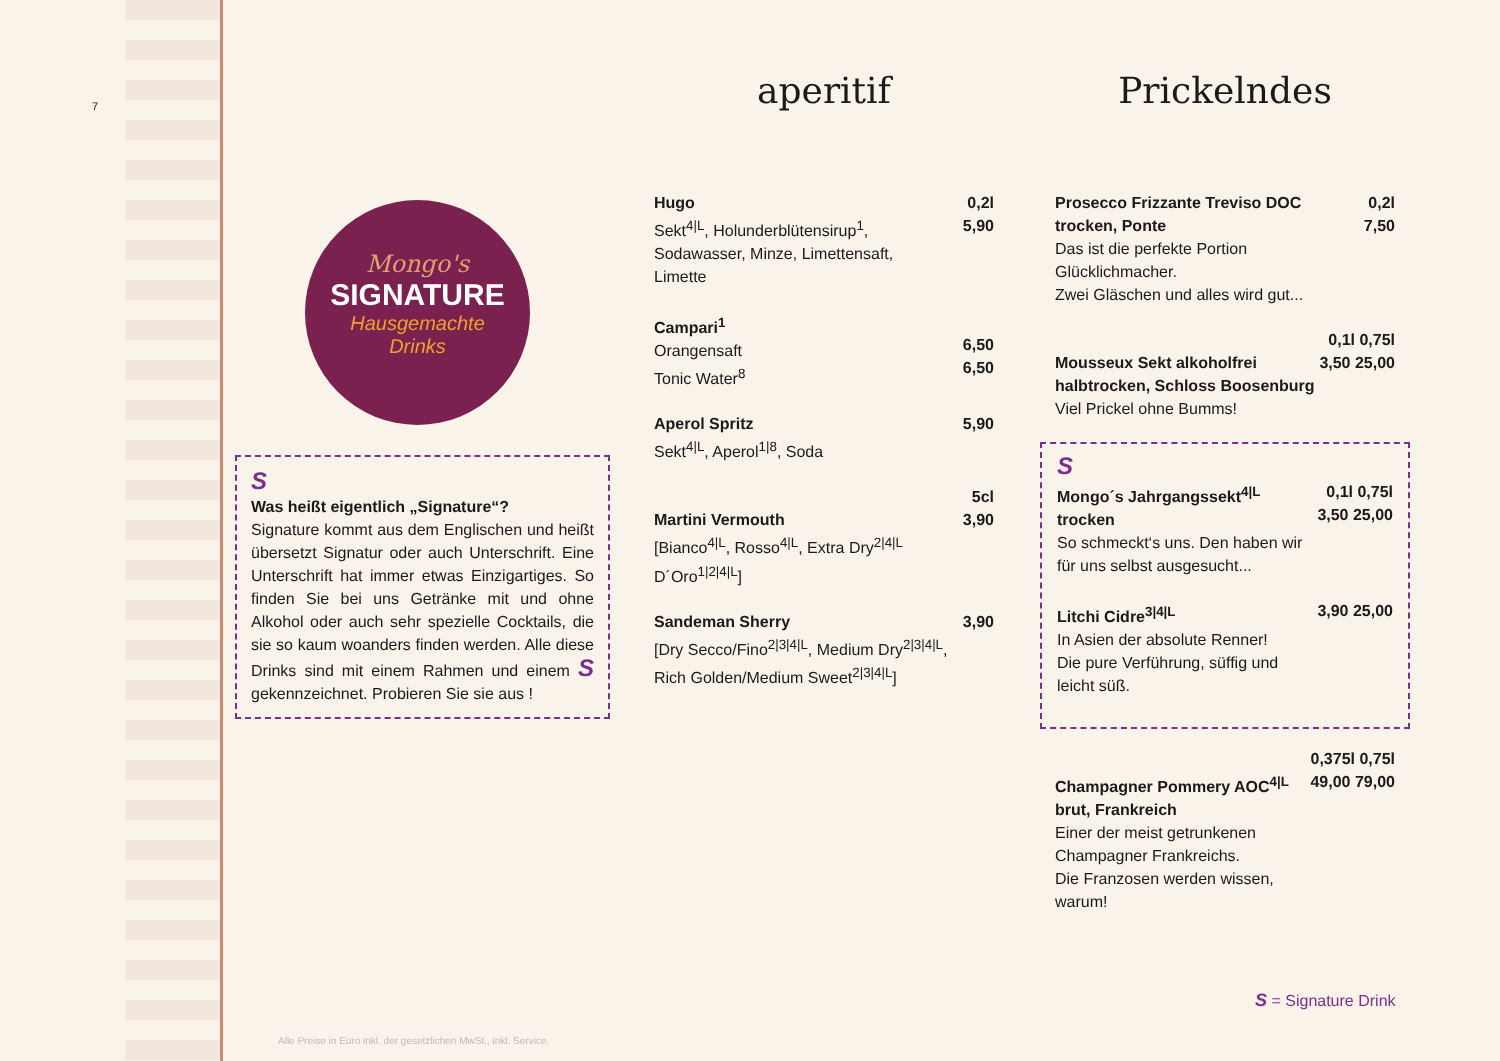7
Mongo's
SIGNATURE
Hausgemachte
Drinks
S
Was heißt eigentlich „Signature“?
Signature kommt aus dem Englischen und heißt übersetzt Signatur oder auch Unterschrift. Eine Unterschrift hat immer etwas Einzigartiges. So finden Sie bei uns Getränke mit und ohne Alkohol oder auch sehr spezielle Cocktails, die sie so kaum woanders finden werden. Alle diese Drinks sind mit einem Rahmen und einem S gekennzeich­net. Probieren Sie sie aus !
aperitif
Hugo
Sekt<sup>4|L</sup>, Holunderblütensirup<sup>1</sup>,
Sodawasser, Minze, Limettensaft,
Limette
0,2l
5,90
Campari<sup>1</sup>
Orangensaft
Tonic Water<sup>8</sup>
6,50
6,50
Aperol Spritz
Sekt<sup>4|L</sup>, Aperol<sup>1|8</sup>, Soda
5,90
Martini Vermouth
[Bianco<sup>4|L</sup>, Rosso<sup>4|L</sup>, Extra Dry<sup>2|4|L</sup>
D´Oro<sup>1|2|4|L</sup>]
5cl
3,90
Sandeman Sherry
[Dry Secco/Fino<sup>2|3|4|L</sup>, Medium Dry<sup>2|3|4|L</sup>,
Rich Golden/Medium Sweet<sup>2|3|4|L</sup>]
3,90
Prickelndes
Prosecco Frizzante Treviso DOC
trocken, Ponte
Das ist die perfekte Portion Glücklichmacher.
Zwei Gläschen und alles wird gut...
0,2l
7,50
Mousseux Sekt alkoholfrei
halbtrocken, Schloss Boosenburg
Viel Prickel ohne Bumms!
0,1l 0,75l
3,50 25,00
S
Mongo´s Jahrgangssekt<sup>4|L</sup>
trocken
So schmeckt‘s uns. Den haben wir
für uns selbst ausgesucht...
0,1l 0,75l
3,50 25,00
Litchi Cidre<sup>3|4|L</sup>
In Asien der absolute Renner!
Die pure Verführung, süffig und
leicht süß.
3,90 25,00
Champagner Pommery AOC<sup>4|L</sup>
brut, Frankreich
Einer der meist getrunkenen
Champagner Frankreichs.
Die Franzosen werden wissen, warum!
0,375l 0,75l
49,00 79,00
S = Signature Drink
Alle Preise in Euro inkl. der gesetzlichen MwSt., inkl. Service.